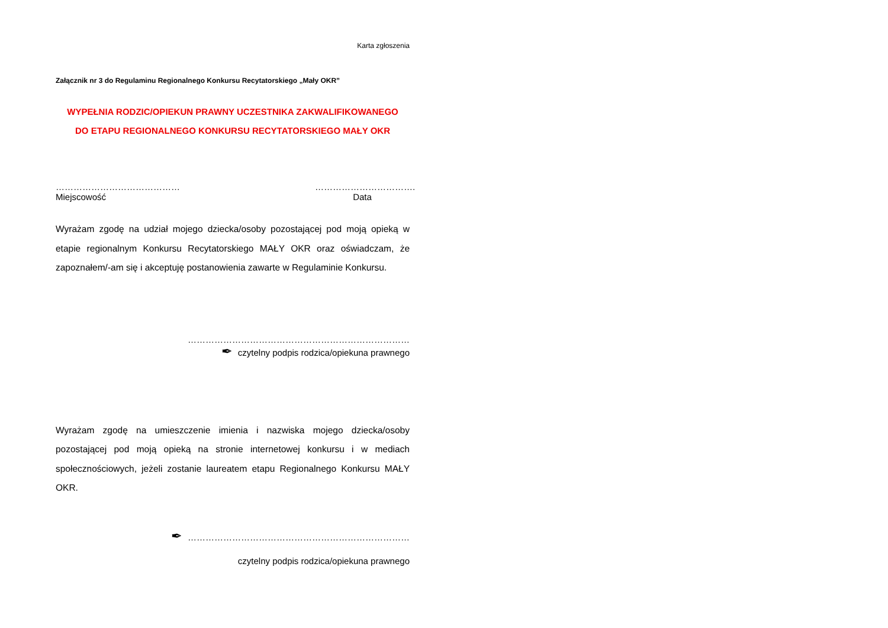Karta zgłoszenia
Załącznik nr 3 do Regulaminu Regionalnego Konkursu Recytatorskiego „Mały OKR”
WYPEŁNIA RODZIC/OPIEKUN PRAWNY UCZESTNIKA ZAKWALIFIKOWANEGO
DO ETAPU REGIONALNEGO KONKURSU RECYTATORSKIEGO MAŁY OKR
……………………………………
Miejscowość
…………………………….
Data
Wyrażam zgodę na udział mojego dziecka/osoby pozostającej pod moją opieką w etapie regionalnym Konkursu Recytatorskiego MAŁY OKR oraz oświadczam, że zapoznałem/-am się i akceptuję postanowienia zawarte w Regulaminie Konkursu.
…………………………………………………………………
✒ czytelny podpis rodzica/opiekuna prawnego
Wyrażam zgodę na umieszczenie imienia i nazwiska mojego dziecka/osoby pozostającej pod moją opieką na stronie internetowej konkursu i w mediach społecznościowych, jeżeli zostanie laureatem etapu Regionalnego Konkursu MAŁY OKR.
✒ …………………………………………………………………
czytelny podpis rodzica/opiekuna prawnego